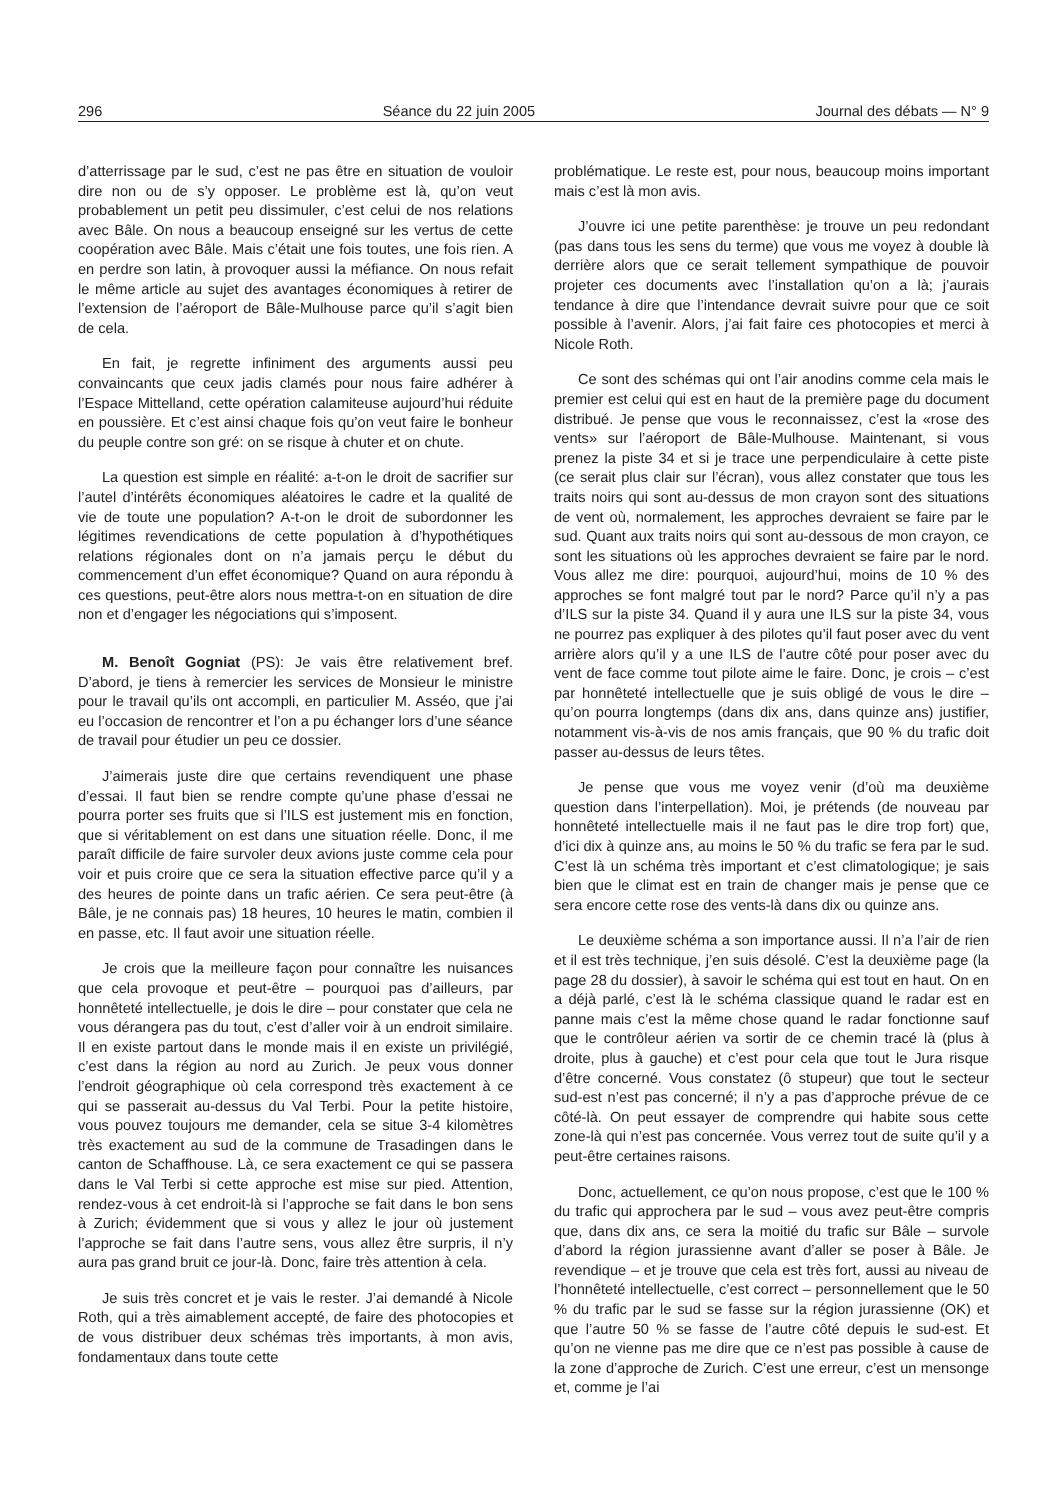296 Séance du 22 juin 2005 Journal des débats — N° 9
d’atterrissage par le sud, c’est ne pas être en situation de vouloir dire non ou de s’y opposer. Le problème est là, qu’on veut probablement un petit peu dissimuler, c’est celui de nos relations avec Bâle. On nous a beaucoup enseigné sur les vertus de cette coopération avec Bâle. Mais c’était une fois toutes, une fois rien. A en perdre son latin, à provoquer aussi la méfiance. On nous refait le même article au sujet des avantages économiques à retirer de l’extension de l’aéroport de Bâle-Mulhouse parce qu’il s’agit bien de cela.
En fait, je regrette infiniment des arguments aussi peu convaincants que ceux jadis clamés pour nous faire adhérer à l’Espace Mittelland, cette opération calamiteuse aujourd’hui réduite en poussière. Et c’est ainsi chaque fois qu’on veut faire le bonheur du peuple contre son gré: on se risque à chuter et on chute.
La question est simple en réalité: a-t-on le droit de sacrifier sur l’autel d’intérêts économiques aléatoires le cadre et la qualité de vie de toute une population? A-t-on le droit de subordonner les légitimes revendications de cette population à d’hypothétiques relations régionales dont on n’a jamais perçu le début du commencement d’un effet économique? Quand on aura répondu à ces questions, peut-être alors nous mettra-t-on en situation de dire non et d’engager les négociations qui s’imposent.
M. Benoît Gogniat (PS): Je vais être relativement bref. D’abord, je tiens à remercier les services de Monsieur le ministre pour le travail qu’ils ont accompli, en particulier M. Asséo, que j’ai eu l’occasion de rencontrer et l’on a pu échanger lors d’une séance de travail pour étudier un peu ce dossier.
J’aimerais juste dire que certains revendiquent une phase d’essai. Il faut bien se rendre compte qu’une phase d’essai ne pourra porter ses fruits que si l’ILS est justement mis en fonction, que si véritablement on est dans une situation réelle. Donc, il me paraît difficile de faire survoler deux avions juste comme cela pour voir et puis croire que ce sera la situation effective parce qu’il y a des heures de pointe dans un trafic aérien. Ce sera peut-être (à Bâle, je ne connais pas) 18 heures, 10 heures le matin, combien il en passe, etc. Il faut avoir une situation réelle.
Je crois que la meilleure façon pour connaître les nuisances que cela provoque et peut-être – pourquoi pas d’ailleurs, par honnêteté intellectuelle, je dois le dire – pour constater que cela ne vous dérangera pas du tout, c’est d’aller voir à un endroit similaire. Il en existe partout dans le monde mais il en existe un privilégié, c’est dans la région au nord au Zurich. Je peux vous donner l’endroit géographique où cela correspond très exactement à ce qui se passerait au-dessus du Val Terbi. Pour la petite histoire, vous pouvez toujours me demander, cela se situe 3-4 kilomètres très exactement au sud de la commune de Trasadingen dans le canton de Schaffhouse. Là, ce sera exactement ce qui se passera dans le Val Terbi si cette approche est mise sur pied. Attention, rendez-vous à cet endroit-là si l’approche se fait dans le bon sens à Zurich; évidemment que si vous y allez le jour où justement l’approche se fait dans l’autre sens, vous allez être surpris, il n’y aura pas grand bruit ce jour-là. Donc, faire très attention à cela.
Je suis très concret et je vais le rester. J’ai demandé à Nicole Roth, qui a très aimablement accepté, de faire des photocopies et de vous distribuer deux schémas très importants, à mon avis, fondamentaux dans toute cette
problématique. Le reste est, pour nous, beaucoup moins important mais c’est là mon avis.
J’ouvre ici une petite parenthèse: je trouve un peu redondant (pas dans tous les sens du terme) que vous me voyez à double là derrière alors que ce serait tellement sympathique de pouvoir projeter ces documents avec l’installation qu’on a là; j’aurais tendance à dire que l’intendance devrait suivre pour que ce soit possible à l’avenir. Alors, j’ai fait faire ces photocopies et merci à Nicole Roth.
Ce sont des schémas qui ont l’air anodins comme cela mais le premier est celui qui est en haut de la première page du document distribué. Je pense que vous le reconnaissez, c’est la «rose des vents» sur l’aéroport de Bâle-Mulhouse. Maintenant, si vous prenez la piste 34 et si je trace une perpendiculaire à cette piste (ce serait plus clair sur l’écran), vous allez constater que tous les traits noirs qui sont au-dessus de mon crayon sont des situations de vent où, normalement, les approches devraient se faire par le sud. Quant aux traits noirs qui sont au-dessous de mon crayon, ce sont les situations où les approches devraient se faire par le nord. Vous allez me dire: pourquoi, aujourd’hui, moins de 10 % des approches se font malgré tout par le nord? Parce qu’il n’y a pas d’ILS sur la piste 34. Quand il y aura une ILS sur la piste 34, vous ne pourrez pas expliquer à des pilotes qu’il faut poser avec du vent arrière alors qu’il y a une ILS de l’autre côté pour poser avec du vent de face comme tout pilote aime le faire. Donc, je crois – c’est par honnêteté intellectuelle que je suis obligé de vous le dire – qu’on pourra longtemps (dans dix ans, dans quinze ans) justifier, notamment vis-à-vis de nos amis français, que 90 % du trafic doit passer au-dessus de leurs têtes.
Je pense que vous me voyez venir (d’où ma deuxième question dans l’interpellation). Moi, je prétends (de nouveau par honnêteté intellectuelle mais il ne faut pas le dire trop fort) que, d’ici dix à quinze ans, au moins le 50 % du trafic se fera par le sud. C’est là un schéma très important et c’est climatologique; je sais bien que le climat est en train de changer mais je pense que ce sera encore cette rose des vents-là dans dix ou quinze ans.
Le deuxième schéma a son importance aussi. Il n’a l’air de rien et il est très technique, j’en suis désolé. C’est la deuxième page (la page 28 du dossier), à savoir le schéma qui est tout en haut. On en a déjà parlé, c’est là le schéma classique quand le radar est en panne mais c’est la même chose quand le radar fonctionne sauf que le contrôleur aérien va sortir de ce chemin tracé là (plus à droite, plus à gauche) et c’est pour cela que tout le Jura risque d’être concerné. Vous constatez (ô stupeur) que tout le secteur sud-est n’est pas concerné; il n’y a pas d’approche prévue de ce côté-là. On peut essayer de comprendre qui habite sous cette zone-là qui n’est pas concernée. Vous verrez tout de suite qu’il y a peut-être certaines raisons.
Donc, actuellement, ce qu’on nous propose, c’est que le 100 % du trafic qui approchera par le sud – vous avez peut-être compris que, dans dix ans, ce sera la moitié du trafic sur Bâle – survole d’abord la région jurassienne avant d’aller se poser à Bâle. Je revendique – et je trouve que cela est très fort, aussi au niveau de l’honnêteté intellectuelle, c’est correct – personnellement que le 50 % du trafic par le sud se fasse sur la région jurassienne (OK) et que l’autre 50 % se fasse de l’autre côté depuis le sud-est. Et qu’on ne vienne pas me dire que ce n’est pas possible à cause de la zone d’approche de Zurich. C’est une erreur, c’est un mensonge et, comme je l’ai